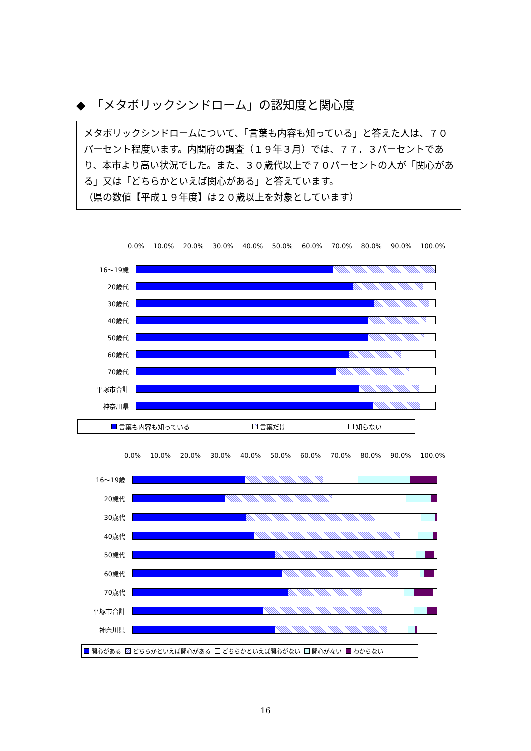◆　「メタボリックシンドローム」の認知度と関心度
メタボリックシンドロームについて、「言葉も内容も知っている」と答えた人は、７０パーセント程度います。内閣府の調査（１９年３月）では、７７．３パーセントであり、本市より高い状況でした。また、３０歳代以上で７０パーセントの人が「関心がある」又は「どちらかといえば関心がある」と答えています。
（県の数値【平成１９年度】は２０歳以上を対象としています）
0.0% 10.0% 20.0% 30.0% 40.0% 50.0% 60.0% 70.0% 80.0% 90.0% 100.0%
16～19歳
20歳代
30歳代
40歳代
50歳代
60歳代
70歳代
平塚市合計
神奈川県
言葉も内容も知っている 言葉だけ 知らない
0.0% 10.0% 20.0% 30.0% 40.0% 50.0% 60.0% 70.0% 80.0% 90.0% 100.0%
16～19歳
20歳代
30歳代
40歳代
50歳代
60歳代
70歳代
平塚市合計
神奈川県
関心がある どちらかといえば関心がある どちらかといえば関心がない 関心がない わからない
16